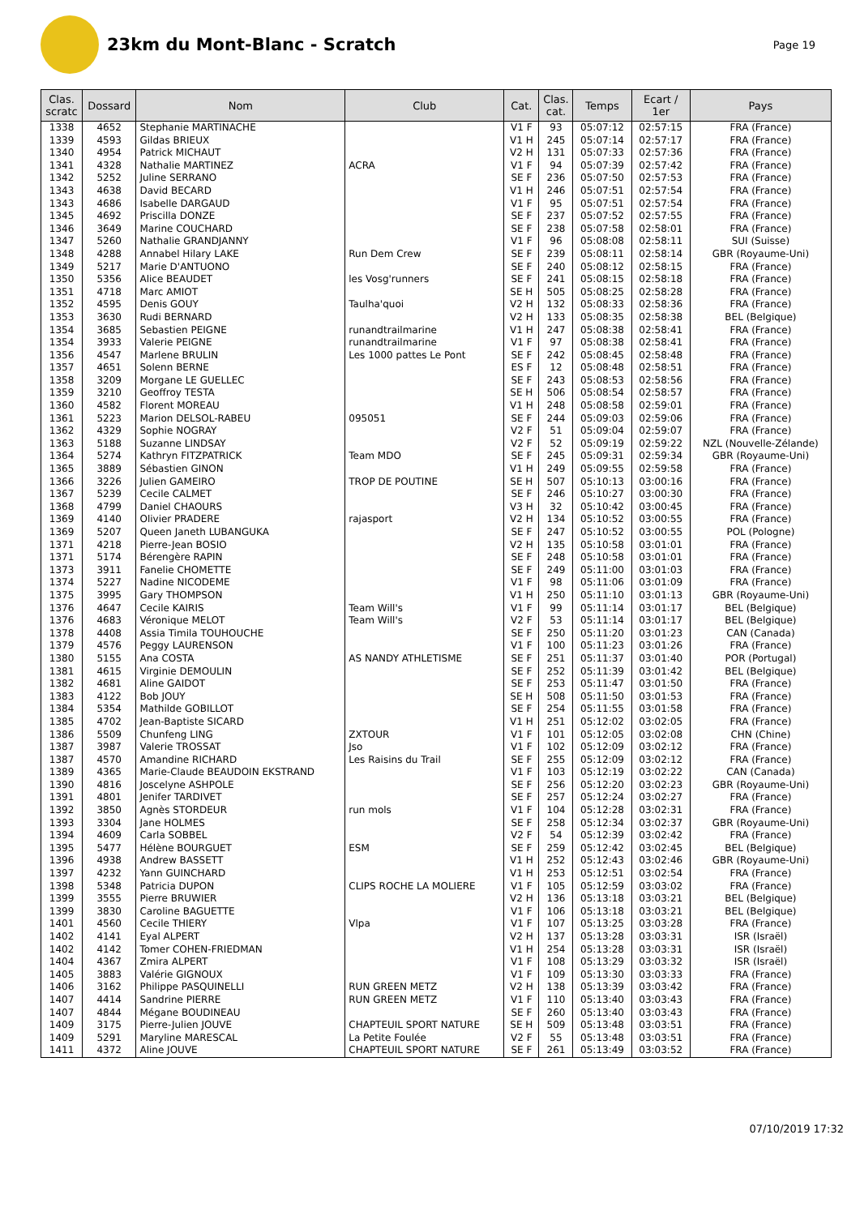23km du Mont-Blanc - Scratch
Page 19
| Clas. scratc | Dossard | Nom | Club | Cat. | Clas. cat. | Temps | Ecart / 1er | Pays |
| --- | --- | --- | --- | --- | --- | --- | --- | --- |
| 1338 | 4652 | Stephanie MARTINACHE | | V1 F | 93 | 05:07:12 | 02:57:15 | FRA (France) |
| 1339 | 4593 | Gildas BRIEUX | | V1 H | 245 | 05:07:14 | 02:57:17 | FRA (France) |
| 1340 | 4954 | Patrick MICHAUT | | V2 H | 131 | 05:07:33 | 02:57:36 | FRA (France) |
| 1341 | 4328 | Nathalie MARTINEZ | ACRA | V1 F | 94 | 05:07:39 | 02:57:42 | FRA (France) |
| 1342 | 5252 | Juline SERRANO | | SE F | 236 | 05:07:50 | 02:57:53 | FRA (France) |
| 1343 | 4638 | David BECARD | | V1 H | 246 | 05:07:51 | 02:57:54 | FRA (France) |
| 1343 | 4686 | Isabelle DARGAUD | | V1 F | 95 | 05:07:51 | 02:57:54 | FRA (France) |
| 1345 | 4692 | Priscilla DONZE | | SE F | 237 | 05:07:52 | 02:57:55 | FRA (France) |
| 1346 | 3649 | Marine COUCHARD | | SE F | 238 | 05:07:58 | 02:58:01 | FRA (France) |
| 1347 | 5260 | Nathalie GRANDJANNY | | V1 F | 96 | 05:08:08 | 02:58:11 | SUI (Suisse) |
| 1348 | 4288 | Annabel Hilary LAKE | Run Dem Crew | SE F | 239 | 05:08:11 | 02:58:14 | GBR (Royaume-Uni) |
| 1349 | 5217 | Marie D'ANTUONO | | SE F | 240 | 05:08:12 | 02:58:15 | FRA (France) |
| 1350 | 5356 | Alice BEAUDET | les Vosg'runners | SE F | 241 | 05:08:15 | 02:58:18 | FRA (France) |
| 1351 | 4718 | Marc AMIOT | | SE H | 505 | 05:08:25 | 02:58:28 | FRA (France) |
| 1352 | 4595 | Denis GOUY | Taulha'quoi | V2 H | 132 | 05:08:33 | 02:58:36 | FRA (France) |
| 1353 | 3630 | Rudi BERNARD | | V2 H | 133 | 05:08:35 | 02:58:38 | BEL (Belgique) |
| 1354 | 3685 | Sebastien PEIGNE | runandtrailmarine | V1 H | 247 | 05:08:38 | 02:58:41 | FRA (France) |
| 1354 | 3933 | Valerie PEIGNE | runandtrailmarine | V1 F | 97 | 05:08:38 | 02:58:41 | FRA (France) |
| 1356 | 4547 | Marlene BRULIN | Les 1000 pattes Le Pont | SE F | 242 | 05:08:45 | 02:58:48 | FRA (France) |
| 1357 | 4651 | Solenn BERNE | | ES F | 12 | 05:08:48 | 02:58:51 | FRA (France) |
| 1358 | 3209 | Morgane LE GUELLEC | | SE F | 243 | 05:08:53 | 02:58:56 | FRA (France) |
| 1359 | 3210 | Geoffroy TESTA | | SE H | 506 | 05:08:54 | 02:58:57 | FRA (France) |
| 1360 | 4582 | Florent MOREAU | | V1 H | 248 | 05:08:58 | 02:59:01 | FRA (France) |
| 1361 | 5223 | Marion DELSOL-RABEU | 095051 | SE F | 244 | 05:09:03 | 02:59:06 | FRA (France) |
| 1362 | 4329 | Sophie NOGRAY | | V2 F | 51 | 05:09:04 | 02:59:07 | FRA (France) |
| 1363 | 5188 | Suzanne LINDSAY | | V2 F | 52 | 05:09:19 | 02:59:22 | NZL (Nouvelle-Zélande) |
| 1364 | 5274 | Kathryn FITZPATRICK | Team MDO | SE F | 245 | 05:09:31 | 02:59:34 | GBR (Royaume-Uni) |
| 1365 | 3889 | Sébastien GINON | | V1 H | 249 | 05:09:55 | 02:59:58 | FRA (France) |
| 1366 | 3226 | Julien GAMEIRO | TROP DE POUTINE | SE H | 507 | 05:10:13 | 03:00:16 | FRA (France) |
| 1367 | 5239 | Cecile CALMET | | SE F | 246 | 05:10:27 | 03:00:30 | FRA (France) |
| 1368 | 4799 | Daniel CHAOURS | | V3 H | 32 | 05:10:42 | 03:00:45 | FRA (France) |
| 1369 | 4140 | Olivier PRADERE | rajasport | V2 H | 134 | 05:10:52 | 03:00:55 | FRA (France) |
| 1369 | 5207 | Queen Janeth LUBANGUKA | | SE F | 247 | 05:10:52 | 03:00:55 | POL (Pologne) |
| 1371 | 4218 | Pierre-Jean BOSIO | | V2 H | 135 | 05:10:58 | 03:01:01 | FRA (France) |
| 1371 | 5174 | Bérengère RAPIN | | SE F | 248 | 05:10:58 | 03:01:01 | FRA (France) |
| 1373 | 3911 | Fanelie CHOMETTE | | SE F | 249 | 05:11:00 | 03:01:03 | FRA (France) |
| 1374 | 5227 | Nadine NICODEME | | V1 F | 98 | 05:11:06 | 03:01:09 | FRA (France) |
| 1375 | 3995 | Gary THOMPSON | | V1 H | 250 | 05:11:10 | 03:01:13 | GBR (Royaume-Uni) |
| 1376 | 4647 | Cecile KAIRIS | Team Will's | V1 F | 99 | 05:11:14 | 03:01:17 | BEL (Belgique) |
| 1376 | 4683 | Véronique MELOT | Team Will's | V2 F | 53 | 05:11:14 | 03:01:17 | BEL (Belgique) |
| 1378 | 4408 | Assia Timila TOUHOUCHE | | SE F | 250 | 05:11:20 | 03:01:23 | CAN (Canada) |
| 1379 | 4576 | Peggy LAURENSON | | V1 F | 100 | 05:11:23 | 03:01:26 | FRA (France) |
| 1380 | 5155 | Ana COSTA | AS NANDY ATHLETISME | SE F | 251 | 05:11:37 | 03:01:40 | POR (Portugal) |
| 1381 | 4615 | Virginie DEMOULIN | | SE F | 252 | 05:11:39 | 03:01:42 | BEL (Belgique) |
| 1382 | 4681 | Aline GAIDOT | | SE F | 253 | 05:11:47 | 03:01:50 | FRA (France) |
| 1383 | 4122 | Bob JOUY | | SE H | 508 | 05:11:50 | 03:01:53 | FRA (France) |
| 1384 | 5354 | Mathilde GOBILLOT | | SE F | 254 | 05:11:55 | 03:01:58 | FRA (France) |
| 1385 | 4702 | Jean-Baptiste SICARD | | V1 H | 251 | 05:12:02 | 03:02:05 | FRA (France) |
| 1386 | 5509 | Chunfeng LING | ZXTOUR | V1 F | 101 | 05:12:05 | 03:02:08 | CHN (Chine) |
| 1387 | 3987 | Valerie TROSSAT | Jso | V1 F | 102 | 05:12:09 | 03:02:12 | FRA (France) |
| 1387 | 4570 | Amandine RICHARD | Les Raisins du Trail | SE F | 255 | 05:12:09 | 03:02:12 | FRA (France) |
| 1389 | 4365 | Marie-Claude BEAUDOIN EKSTRAND | | V1 F | 103 | 05:12:19 | 03:02:22 | CAN (Canada) |
| 1390 | 4816 | Joscelyne ASHPOLE | | SE F | 256 | 05:12:20 | 03:02:23 | GBR (Royaume-Uni) |
| 1391 | 4801 | Jenifer TARDIVET | | SE F | 257 | 05:12:24 | 03:02:27 | FRA (France) |
| 1392 | 3850 | Agnès STORDEUR | run mols | V1 F | 104 | 05:12:28 | 03:02:31 | FRA (France) |
| 1393 | 3304 | Jane HOLMES | | SE F | 258 | 05:12:34 | 03:02:37 | GBR (Royaume-Uni) |
| 1394 | 4609 | Carla SOBBEL | | V2 F | 54 | 05:12:39 | 03:02:42 | FRA (France) |
| 1395 | 5477 | Hélène BOURGUET | ESM | SE F | 259 | 05:12:42 | 03:02:45 | BEL (Belgique) |
| 1396 | 4938 | Andrew BASSETT | | V1 H | 252 | 05:12:43 | 03:02:46 | GBR (Royaume-Uni) |
| 1397 | 4232 | Yann GUINCHARD | | V1 H | 253 | 05:12:51 | 03:02:54 | FRA (France) |
| 1398 | 5348 | Patricia DUPON | CLIPS ROCHE LA MOLIERE | V1 F | 105 | 05:12:59 | 03:03:02 | FRA (France) |
| 1399 | 3555 | Pierre BRUWIER | | V2 H | 136 | 05:13:18 | 03:03:21 | BEL (Belgique) |
| 1399 | 3830 | Caroline BAGUETTE | | V1 F | 106 | 05:13:18 | 03:03:21 | BEL (Belgique) |
| 1401 | 4560 | Cecile THIERY | Vlpa | V1 F | 107 | 05:13:25 | 03:03:28 | FRA (France) |
| 1402 | 4141 | Eyal ALPERT | | V2 H | 137 | 05:13:28 | 03:03:31 | ISR (Israël) |
| 1402 | 4142 | Tomer COHEN-FRIEDMAN | | V1 H | 254 | 05:13:28 | 03:03:31 | ISR (Israël) |
| 1404 | 4367 | Zmira ALPERT | | V1 F | 108 | 05:13:29 | 03:03:32 | ISR (Israël) |
| 1405 | 3883 | Valérie GIGNOUX | | V1 F | 109 | 05:13:30 | 03:03:33 | FRA (France) |
| 1406 | 3162 | Philippe PASQUINELLI | RUN GREEN METZ | V2 H | 138 | 05:13:39 | 03:03:42 | FRA (France) |
| 1407 | 4414 | Sandrine PIERRE | RUN GREEN METZ | V1 F | 110 | 05:13:40 | 03:03:43 | FRA (France) |
| 1407 | 4844 | Mégane BOUDINEAU | | SE F | 260 | 05:13:40 | 03:03:43 | FRA (France) |
| 1409 | 3175 | Pierre-Julien JOUVE | CHAPTEUIL SPORT NATURE | SE H | 509 | 05:13:48 | 03:03:51 | FRA (France) |
| 1409 | 5291 | Maryline MARESCAL | La Petite Foulée | V2 F | 55 | 05:13:48 | 03:03:51 | FRA (France) |
| 1411 | 4372 | Aline JOUVE | CHAPTEUIL SPORT NATURE | SE F | 261 | 05:13:49 | 03:03:52 | FRA (France) |
07/10/2019 17:32